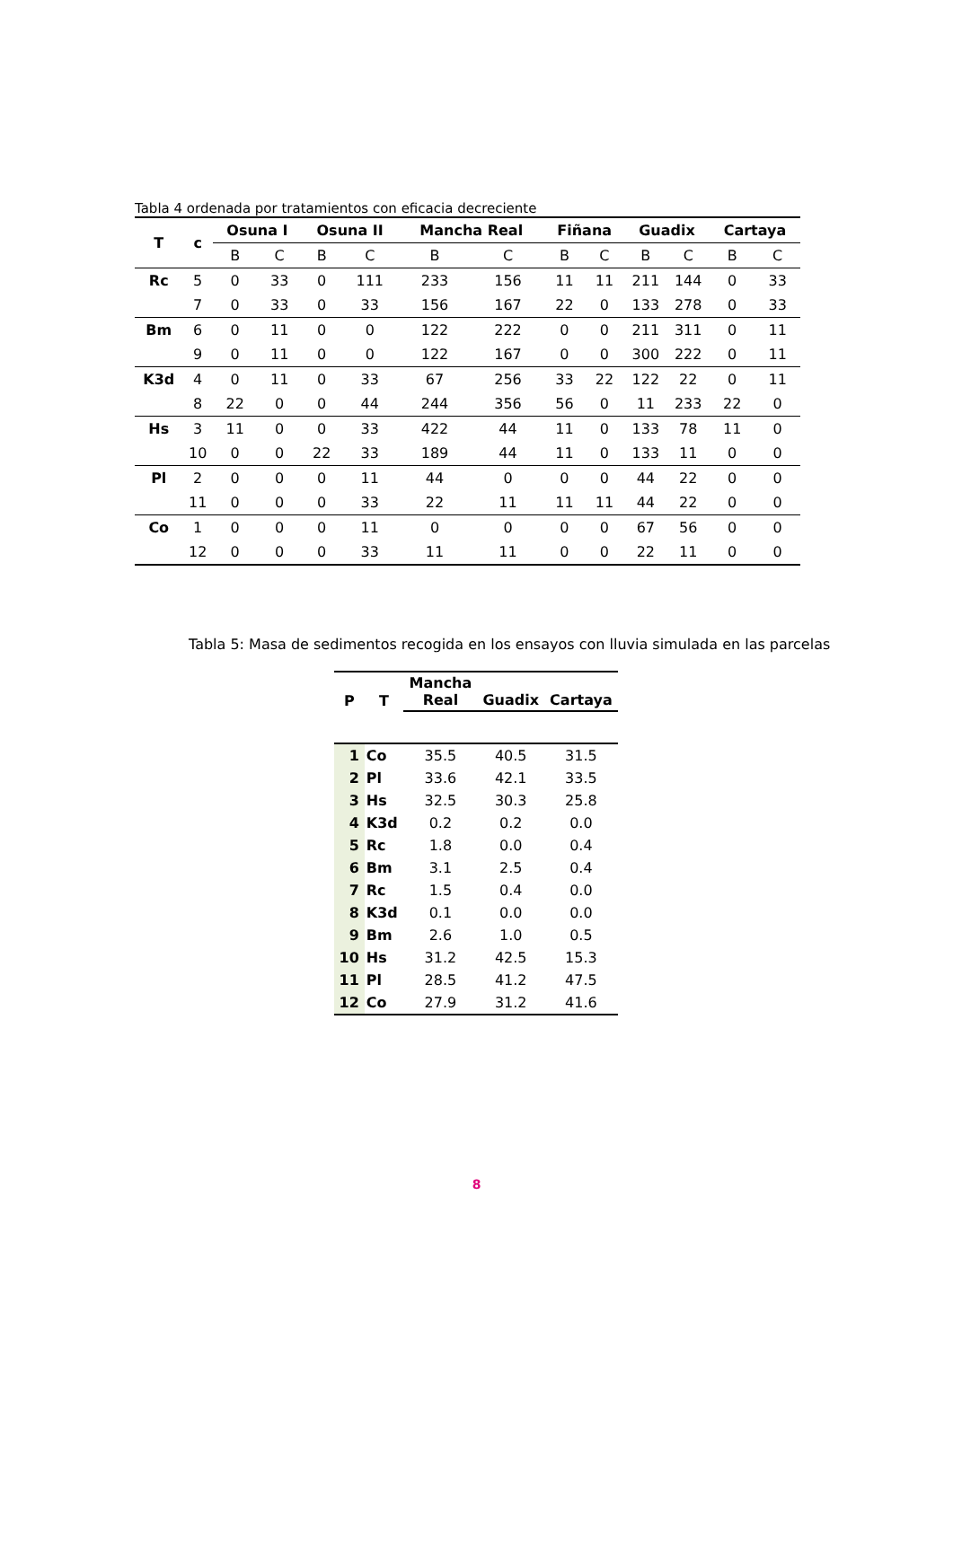Tabla 4 ordenada por tratamientos con eficacia decreciente
| T | c | Osuna I | | Osuna II | | Mancha Real | | Fiñana | | Guadix | | Cartaya | |
| --- | --- | --- | --- | --- | --- | --- | --- | --- | --- | --- | --- | --- | --- |
| | | B | C | B | C | B | C | B | C | B | C | B | C |
| Rc | 5 | 0 | 33 | 0 | 111 | 233 | 156 | 11 | 11 | 211 | 144 | 0 | 33 |
| | 7 | 0 | 33 | 0 | 33 | 156 | 167 | 22 | 0 | 133 | 278 | 0 | 33 |
| Bm | 6 | 0 | 11 | 0 | 0 | 122 | 222 | 0 | 0 | 211 | 311 | 0 | 11 |
| | 9 | 0 | 11 | 0 | 0 | 122 | 167 | 0 | 0 | 300 | 222 | 0 | 11 |
| K3d | 4 | 0 | 11 | 0 | 33 | 67 | 256 | 33 | 22 | 122 | 22 | 0 | 11 |
| | 8 | 22 | 0 | 0 | 44 | 244 | 356 | 56 | 0 | 11 | 233 | 22 | 0 |
| Hs | 3 | 11 | 0 | 0 | 33 | 422 | 44 | 11 | 0 | 133 | 78 | 11 | 0 |
| | 10 | 0 | 0 | 22 | 33 | 189 | 44 | 11 | 0 | 133 | 11 | 0 | 0 |
| Pl | 2 | 0 | 0 | 0 | 11 | 44 | 0 | 0 | 0 | 44 | 22 | 0 | 0 |
| | 11 | 0 | 0 | 0 | 33 | 22 | 11 | 11 | 11 | 44 | 22 | 0 | 0 |
| Co | 1 | 0 | 0 | 0 | 11 | 0 | 0 | 0 | 0 | 67 | 56 | 0 | 0 |
| | 12 | 0 | 0 | 0 | 33 | 11 | 11 | 0 | 0 | 22 | 11 | 0 | 0 |
Tabla 5: Masa de sedimentos recogida en los ensayos con lluvia simulada en las parcelas
| P | T | Mancha Real | Guadix | Cartaya |
| --- | --- | --- | --- | --- |
| 1 | Co | 35.5 | 40.5 | 31.5 |
| 2 | Pl | 33.6 | 42.1 | 33.5 |
| 3 | Hs | 32.5 | 30.3 | 25.8 |
| 4 | K3d | 0.2 | 0.2 | 0.0 |
| 5 | Rc | 1.8 | 0.0 | 0.4 |
| 6 | Bm | 3.1 | 2.5 | 0.4 |
| 7 | Rc | 1.5 | 0.4 | 0.0 |
| 8 | K3d | 0.1 | 0.0 | 0.0 |
| 9 | Bm | 2.6 | 1.0 | 0.5 |
| 10 | Hs | 31.2 | 42.5 | 15.3 |
| 11 | Pl | 28.5 | 41.2 | 47.5 |
| 12 | Co | 27.9 | 31.2 | 41.6 |
8